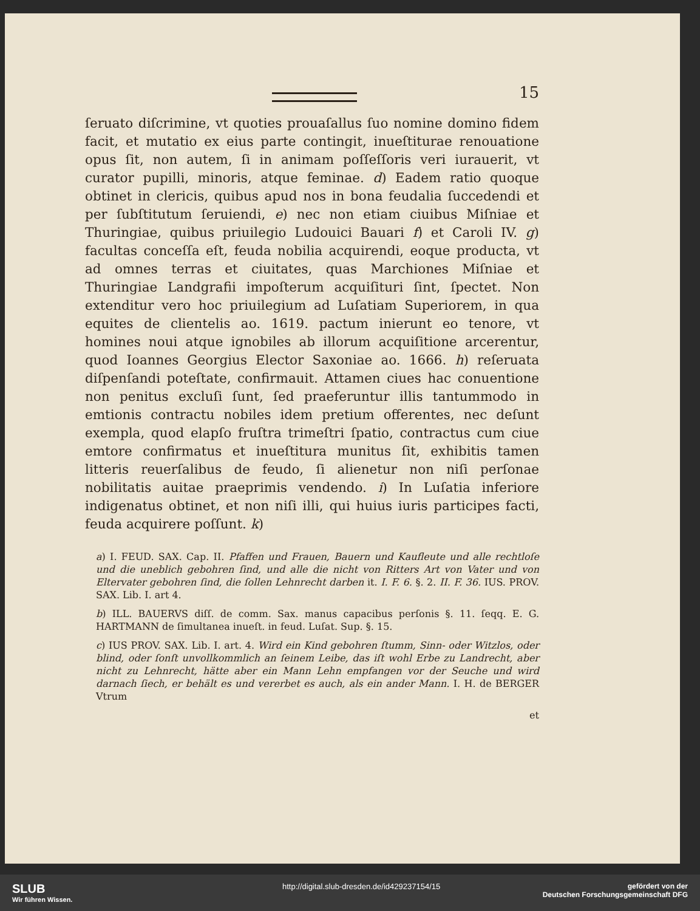15
ſeruato diſcrimine, vt quoties prouaſallus ſuo nomine domino fidem facit, et mutatio ex eius parte contingit, inueſtiturae renouatione opus ſit, non autem, ſi in animam poſſeſſoris veri iurauerit, vt curator pupilli, minoris, atque feminae. d) Eadem ratio quoque obtinet in clericis, quibus apud nos in bona feudalia ſuccedendi et per ſubſtitutum ſeruiendi, e) nec non etiam ciuibus Miſniae et Thuringiae, quibus priuilegio Ludouici Bauari f) et Caroli IV. g) facultas conceſſa eſt, feuda nobilia acquirendi, eoque producta, vt ad omnes terras et ciuitates, quas Marchiones Miſniae et Thuringiae Landgrafii impoſterum acquiſituri ſint, ſpectet. Non extenditur vero hoc priuilegium ad Luſatiam Superiorem, in qua equites de clientelis ao. 1619. pactum inierunt eo tenore, vt homines noui atque ignobiles ab illorum acquiſitione arcerentur, quod Ioannes Georgius Elector Saxoniae ao. 1666. h) reſeruata diſpenſandi poteſtate, confirmauit. Attamen ciues hac conuentione non penitus excluſi ſunt, ſed praeferuntur illis tantummodo in emtionis contractu nobiles idem pretium offerentes, nec deſunt exempla, quod elapſo fruſtra trimeſtri ſpatio, contractus cum ciue emtore confirmatus et inueſtitura munitus ſit, exhibitis tamen litteris reuerſalibus de feudo, ſi alienetur non niſi perſonae nobilitatis auitae praeprimis vendendo. i) In Luſatia inferiore indigenatus obtinet, et non niſi illi, qui huius iuris participes facti, feuda acquirere poſſunt. k)
a) I. FEUD. SAX. Cap. II. Pfaffen und Frauen, Bauern und Kaufleute und alle rechtloſe und die uneblich gebohren ſind, und alle die nicht von Ritters Art von Vater und von Eltervater gebohren ſind, die ſollen Lehnrecht darben it. I. F. 6. §. 2. II. F. 36. IUS. PROV. SAX. Lib. I. art 4.
b) ILL. BAUERVS diſſ. de comm. Sax. manus capacibus perſonis §. 11. ſeqq. E. G. HARTMANN de ſimultanea inueſt. in feud. Luſat. Sup. §. 15.
c) IUS PROV. SAX. Lib. I. art. 4. Wird ein Kind gebohren ſtumm, Sinn- oder Witzlos, oder blind, oder ſonſt unvollkommlich an ſeinem Leibe, das iſt wohl Erbe zu Landrecht, aber nicht zu Lehnrecht, hätte aber ein Mann Lehn empfangen vor der Seuche und wird darnach ſiech, er behält es und vererbet es auch, als ein ander Mann. I. H. de BERGER Vtrum
et
SLUB
Wir führen Wissen.
http://digital.slub-dresden.de/id429237154/15
gefördert von der
Deutschen Forschungsgemeinschaft DFG